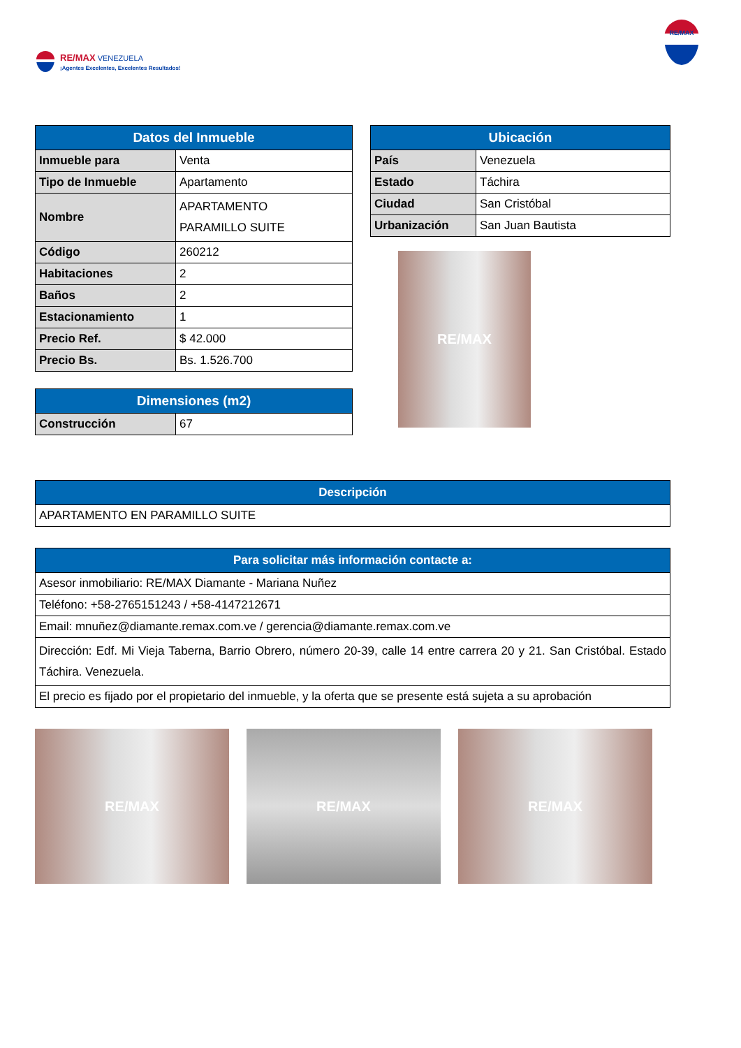RE/MAX VENEZUELA
¡Agentes Excelentes, Excelentes Resultados!
RE/MAX
| Datos del Inmueble | |
| --- | --- |
| Inmueble para | Venta |
| Tipo de Inmueble | Apartamento |
| Nombre | APARTAMENTO PARAMILLO SUITE |
| Código | 260212 |
| Habitaciones | 2 |
| Baños | 2 |
| Estacionamiento | 1 |
| Precio Ref. | $ 42.000 |
| Precio Bs. | Bs. 1.526.700 |
| Dimensiones (m2) | |
| --- | --- |
| Construcción | 67 |
| Ubicación | |
| --- | --- |
| País | Venezuela |
| Estado | Táchira |
| Ciudad | San Cristóbal |
| Urbanización | San Juan Bautista |
RE/MAX
| Descripción |
| --- |
| APARTAMENTO EN PARAMILLO SUITE |
| Para solicitar más información contacte a: |
| --- |
| Asesor inmobiliario: RE/MAX Diamante - Mariana Nuñez |
| Teléfono: +58-2765151243 / +58-4147212671 |
| Email: mnuñez@diamante.remax.com.ve / gerencia@diamante.remax.com.ve |
| Dirección: Edf. Mi Vieja Taberna, Barrio Obrero, número 20-39, calle 14 entre carrera 20 y 21. San Cristóbal. Estado Táchira. Venezuela. |
| El precio es fijado por el propietario del inmueble, y la oferta que se presente está sujeta a su aprobación |
RE/MAX RE/MAX RE/MAX